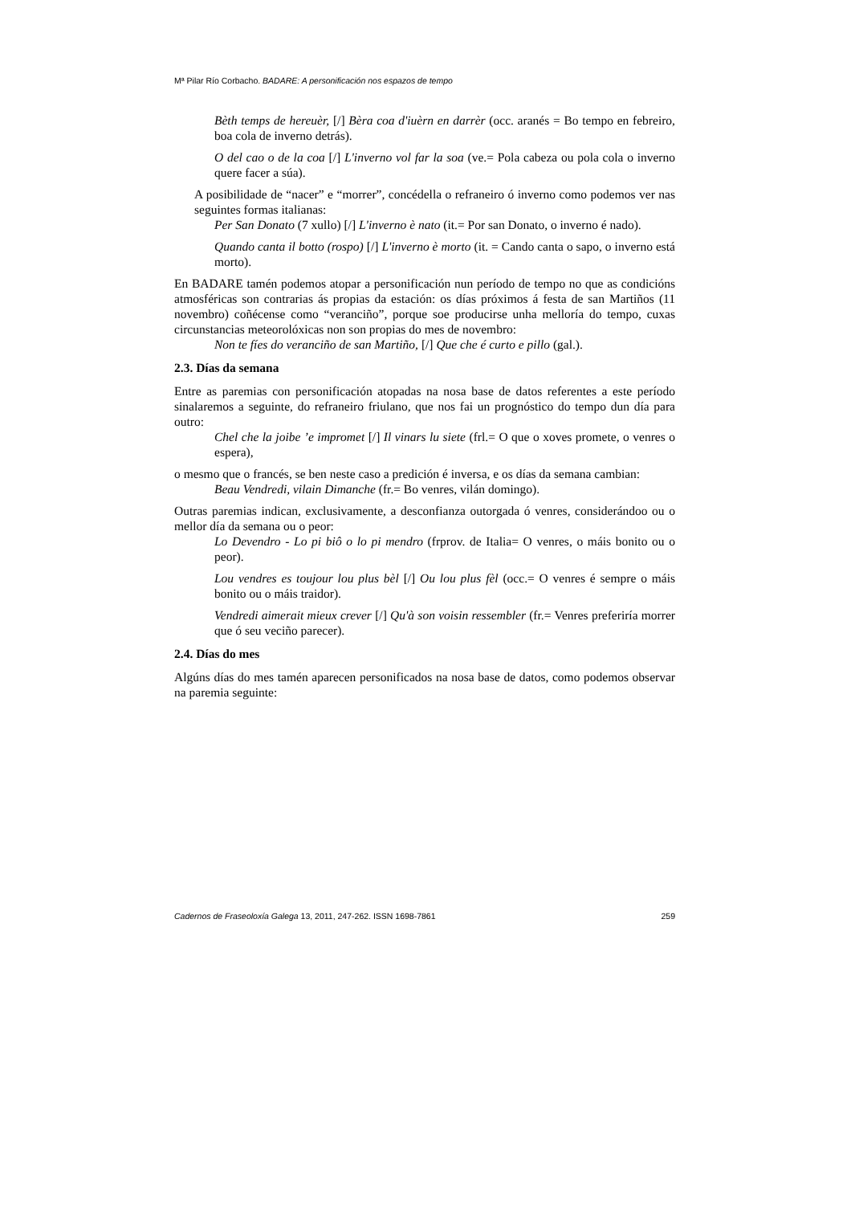Mª Pilar Río Corbacho. BADARE: A personificación nos espazos de tempo
Bèth temps de hereuèr, [/] Bèra coa d'iuèrn en darrèr (occ. aranés = Bo tempo en febreiro, boa cola de inverno detrás).
O del cao o de la coa [/] L'inverno vol far la soa (ve.= Pola cabeza ou pola cola o inverno quere facer a súa).
A posibilidade de “nacer” e “morrer”, concédella o refraneiro ó inverno como podemos ver nas seguintes formas italianas:
Per San Donato (7 xullo) [/] L'inverno è nato (it.= Por san Donato, o inverno é nado).
Quando canta il botto (rospo) [/] L'inverno è morto (it. = Cando canta o sapo, o inverno está morto).
En BADARE tamén podemos atopar a personificación nun período de tempo no que as condicións atmosféricas son contrarias ás propias da estación: os días próximos á festa de san Martiños (11 novembro) coñécense como “veranciño”, porque soe producirse unha melloría do tempo, cuxas circunstancias meteorolóxicas non son propias do mes de novembro:
Non te fíes do veranciño de san Martiño, [/] Que che é curto e pillo (gal.).
2.3. Días da semana
Entre as paremias con personificación atopadas na nosa base de datos referentes a este período sinalaremos a seguinte, do refraneiro friulano, que nos fai un prognóstico do tempo dun día para outro:
Chel che la joibe ’e impromet [/] Il vinars lu siete (frl.= O que o xoves promete, o venres o espera),
o mesmo que o francés, se ben neste caso a predición é inversa, e os días da semana cambian:
Beau Vendredi, vilain Dimanche (fr.= Bo venres, vilán domingo).
Outras paremias indican, exclusivamente, a desconfianza outorgada ó venres, considerándoo ou o mellor día da semana ou o peor:
Lo Devendro - Lo pi biô o lo pi mendro (frprov. de Italia= O venres, o máis bonito ou o peor).
Lou vendres es toujour lou plus bèl [/] Ou lou plus fèl (occ.= O venres é sempre o máis bonito ou o máis traidor).
Vendredi aimerait mieux crever [/] Qu'à son voisin ressembler (fr.= Venres preferiría morrer que ó seu veciño parecer).
2.4. Días do mes
Algúns días do mes tamén aparecen personificados na nosa base de datos, como podemos observar na paremia seguinte:
Cadernos de Fraseoloxía Galega 13, 2011, 247-262. ISSN 1698-7861 259